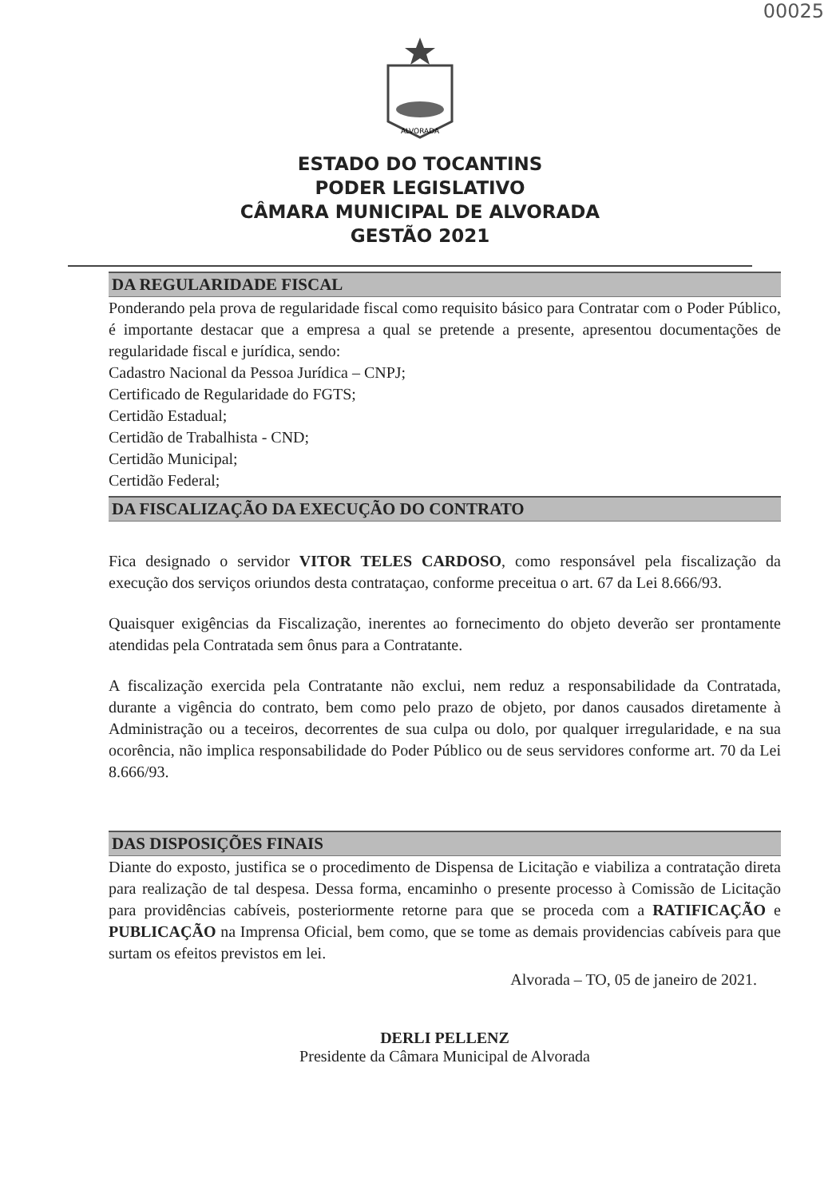00025
ALVORADA
ESTADO DO TOCANTINS
PODER LEGISLATIVO
CÂMARA MUNICIPAL DE ALVORADA
GESTÃO 2021
DA REGULARIDADE FISCAL
Ponderando pela prova de regularidade fiscal como requisito básico para Contratar com o Poder Público, é importante destacar que a empresa a qual se pretende a presente, apresentou documentações de regularidade fiscal e jurídica, sendo:
Cadastro Nacional da Pessoa Jurídica – CNPJ;
Certificado de Regularidade do FGTS;
Certidão Estadual;
Certidão de Trabalhista - CND;
Certidão Municipal;
Certidão Federal;
DA FISCALIZAÇÃO DA EXECUÇÃO DO CONTRATO
Fica designado o servidor VITOR TELES CARDOSO, como responsável pela fiscalização da execução dos serviços oriundos desta contrataçao, conforme preceitua o art. 67 da Lei 8.666/93.
Quaisquer exigências da Fiscalização, inerentes ao fornecimento do objeto deverão ser prontamente atendidas pela Contratada sem ônus para a Contratante.
A fiscalização exercida pela Contratante não exclui, nem reduz a responsabilidade da Contratada, durante a vigência do contrato, bem como pelo prazo de objeto, por danos causados diretamente à Administração ou a teceiros, decorrentes de sua culpa ou dolo, por qualquer irregularidade, e na sua ocorência, não implica responsabilidade do Poder Público ou de seus servidores conforme art. 70 da Lei 8.666/93.
DAS DISPOSIÇÕES FINAIS
Diante do exposto, justifica se o procedimento de Dispensa de Licitação e viabiliza a contratação direta para realização de tal despesa. Dessa forma, encaminho o presente processo à Comissão de Licitação para providências cabíveis, posteriormente retorne para que se proceda com a RATIFICAÇÃO e PUBLICAÇÃO na Imprensa Oficial, bem como, que se tome as demais providencias cabíveis para que surtam os efeitos previstos em lei.
Alvorada – TO, 05 de janeiro de 2021.
DERLI PELLENZ
Presidente da Câmara Municipal de Alvorada